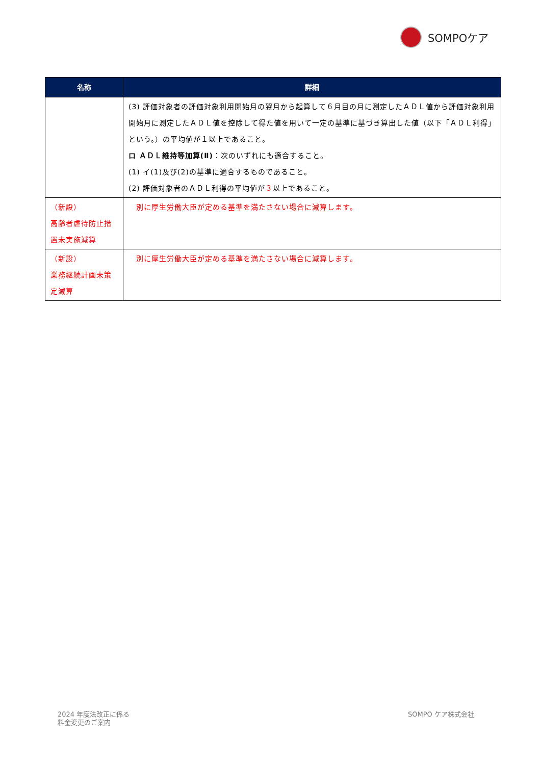SOMPOケア
| 名称 | 詳細 |
| --- | --- |
| | (3) 評価対象者の評価対象利用開始月の翌月から起算して６月目の月に測定したＡＤＬ値から評価対象利用開始月に測定したＡＤＬ値を控除して得た値を用いて一定の基準に基づき算出した値（以下「ＡＤＬ利得」という。）の平均値が１以上であること。 ロ ＡＤＬ維持等加算(Ⅱ) ：次のいずれにも適合すること。 (1) イ(1)及び(2)の基準に適合するものであること。 (2) 評価対象者のＡＤＬ利得の平均値が ３ 以上であること。 |
| （新設） 高齢者虐待防止措置未実施減算 | 別に厚生労働大臣が定める基準を満たさない場合に減算します。 |
| （新設） 業務継続計画未策定減算 | 別に厚生労働大臣が定める基準を満たさない場合に減算します。 |
2024 年度法改正に係る
料金変更のご案内
SOMPO ケア株式会社